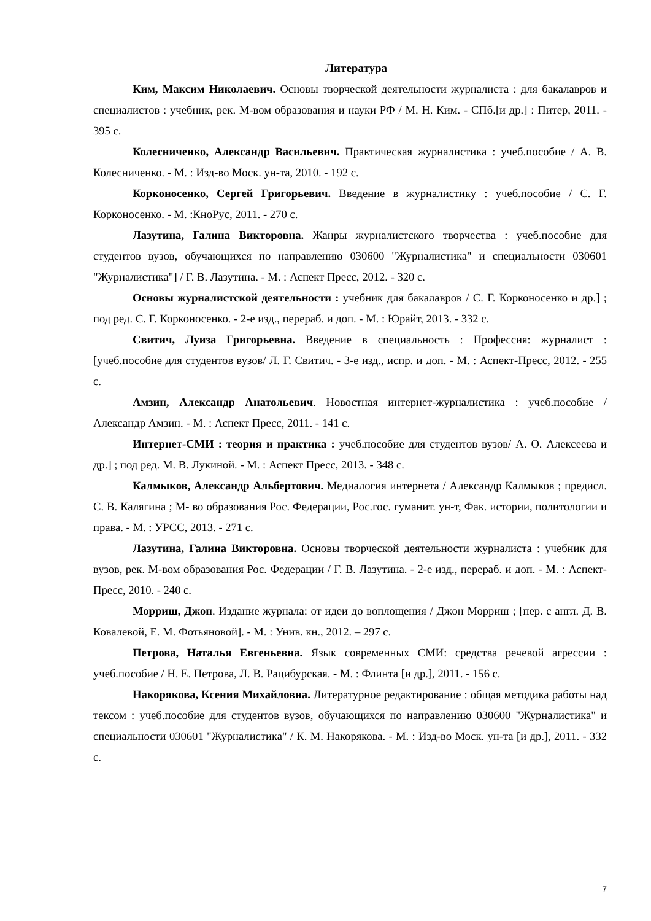Литература
Ким, Максим Николаевич. Основы творческой деятельности журналиста : для бакалавров и специалистов : учебник, рек. М-вом образования и науки РФ / М. Н. Ким. - СПб.[и др.] : Питер, 2011. - 395 с.
Колесниченко, Александр Васильевич. Практическая журналистика : учеб.пособие / А. В. Колесниченко. - М. : Изд-во Моск. ун-та, 2010. - 192 с.
Корконосенко, Сергей Григорьевич. Введение в журналистику : учеб.пособие / С. Г. Корконосенко. - М. :КноРус, 2011. - 270 с.
Лазутина, Галина Викторовна. Жанры журналистского творчества : учеб.пособие для студентов вузов, обучающихся по направлению 030600 "Журналистика" и специальности 030601 "Журналистика"] / Г. В. Лазутина. - М. : Аспект Пресс, 2012. - 320 с.
Основы журналистской деятельности : учебник для бакалавров / С. Г. Корконосенко и др.] ; под ред. С. Г. Корконосенко. - 2-е изд., перераб. и доп. - М. : Юрайт, 2013. - 332 с.
Свитич, Луиза Григорьевна. Введение в специальность : Профессия: журналист : [учеб.пособие для студентов вузов/ Л. Г. Свитич. - 3-е изд., испр. и доп. - М. : Аспект-Пресс, 2012. - 255 с.
Амзин, Александр Анатольевич. Новостная интернет-журналистика : учеб.пособие / Александр Амзин. - М. : Аспект Пресс, 2011. - 141 с.
Интернет-СМИ : теория и практика : учеб.пособие для студентов вузов/ А. О. Алексеева и др.] ; под ред. М. В. Лукиной. - М. : Аспект Пресс, 2013. - 348 с.
Калмыков, Александр Альбертович. Медиалогия интернета / Александр Калмыков ; предисл. С. В. Калягина ; М- во образования Рос. Федерации, Рос.гос. гуманит. ун-т, Фак. истории, политологии и права. - М. : УРСС, 2013. - 271 с.
Лазутина, Галина Викторовна. Основы творческой деятельности журналиста : учебник для вузов, рек. М-вом образования Рос. Федерации / Г. В. Лазутина. - 2-е изд., перераб. и доп. - М. : Аспект-Пресс, 2010. - 240 с.
Морриш, Джон. Издание журнала: от идеи до воплощения / Джон Морриш ; [пер. с англ. Д. В. Ковалевой, Е. М. Фотьяновой]. - М. : Унив. кн., 2012. – 297 с.
Петрова, Наталья Евгеньевна. Язык современных СМИ: средства речевой агрессии : учеб.пособие / Н. Е. Петрова, Л. В. Рацибурская. - М. : Флинта [и др.], 2011. - 156 с.
Накорякова, Ксения Михайловна. Литературное редактирование : общая методика работы над тексом : учеб.пособие для студентов вузов, обучающихся по направлению 030600 "Журналистика" и специальности 030601 "Журналистика" / К. М. Накорякова. - М. : Изд-во Моск. ун-та [и др.], 2011. - 332 с.
7